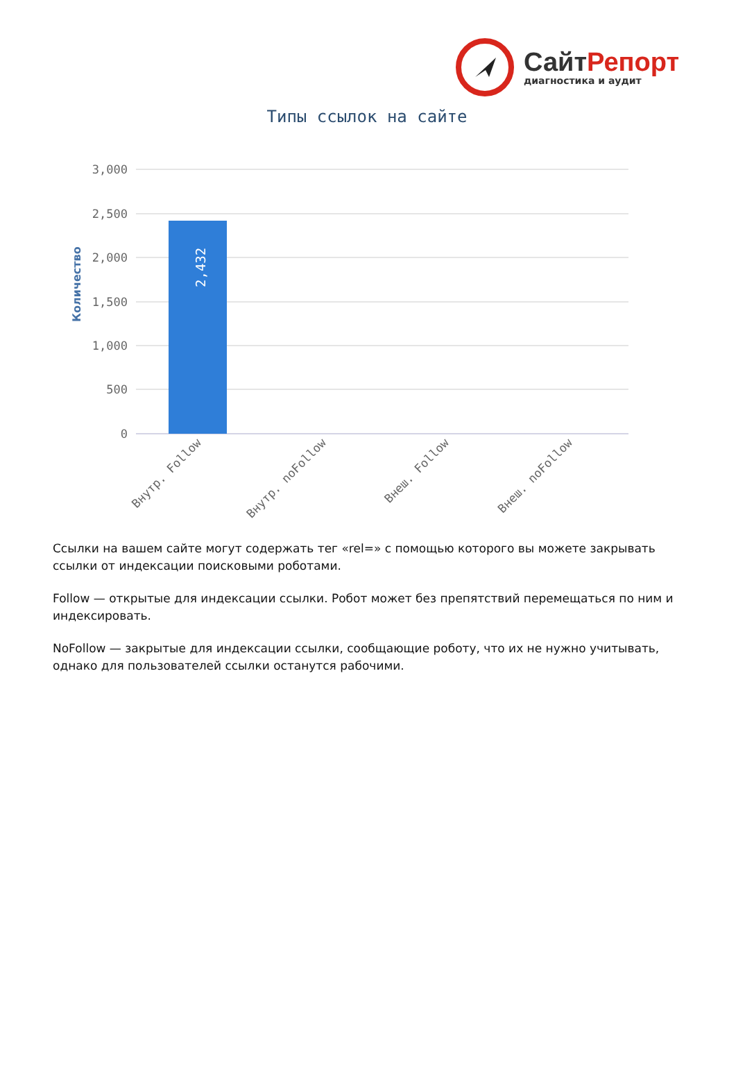Сайт Репорт
диагностика и аудит
Типы ссылок на сайте
3,000
2,500
2,000
1,500
1,000
500
0
2,432
Количество
Внутр. Follow
Внутр. noFollow
Внеш. Follow
Внеш. noFollow
Ссылки на вашем сайте могут содержать тег «rel=» с помощью которого вы можете закрывать ссылки от индексации поисковыми роботами.
Follow — открытые для индексации ссылки. Робот может без препятствий перемещаться по ним и индексировать.
NoFollow — закрытые для индексации ссылки, сообщающие роботу, что их не нужно учитывать, однако для пользователей ссылки останутся рабочими.